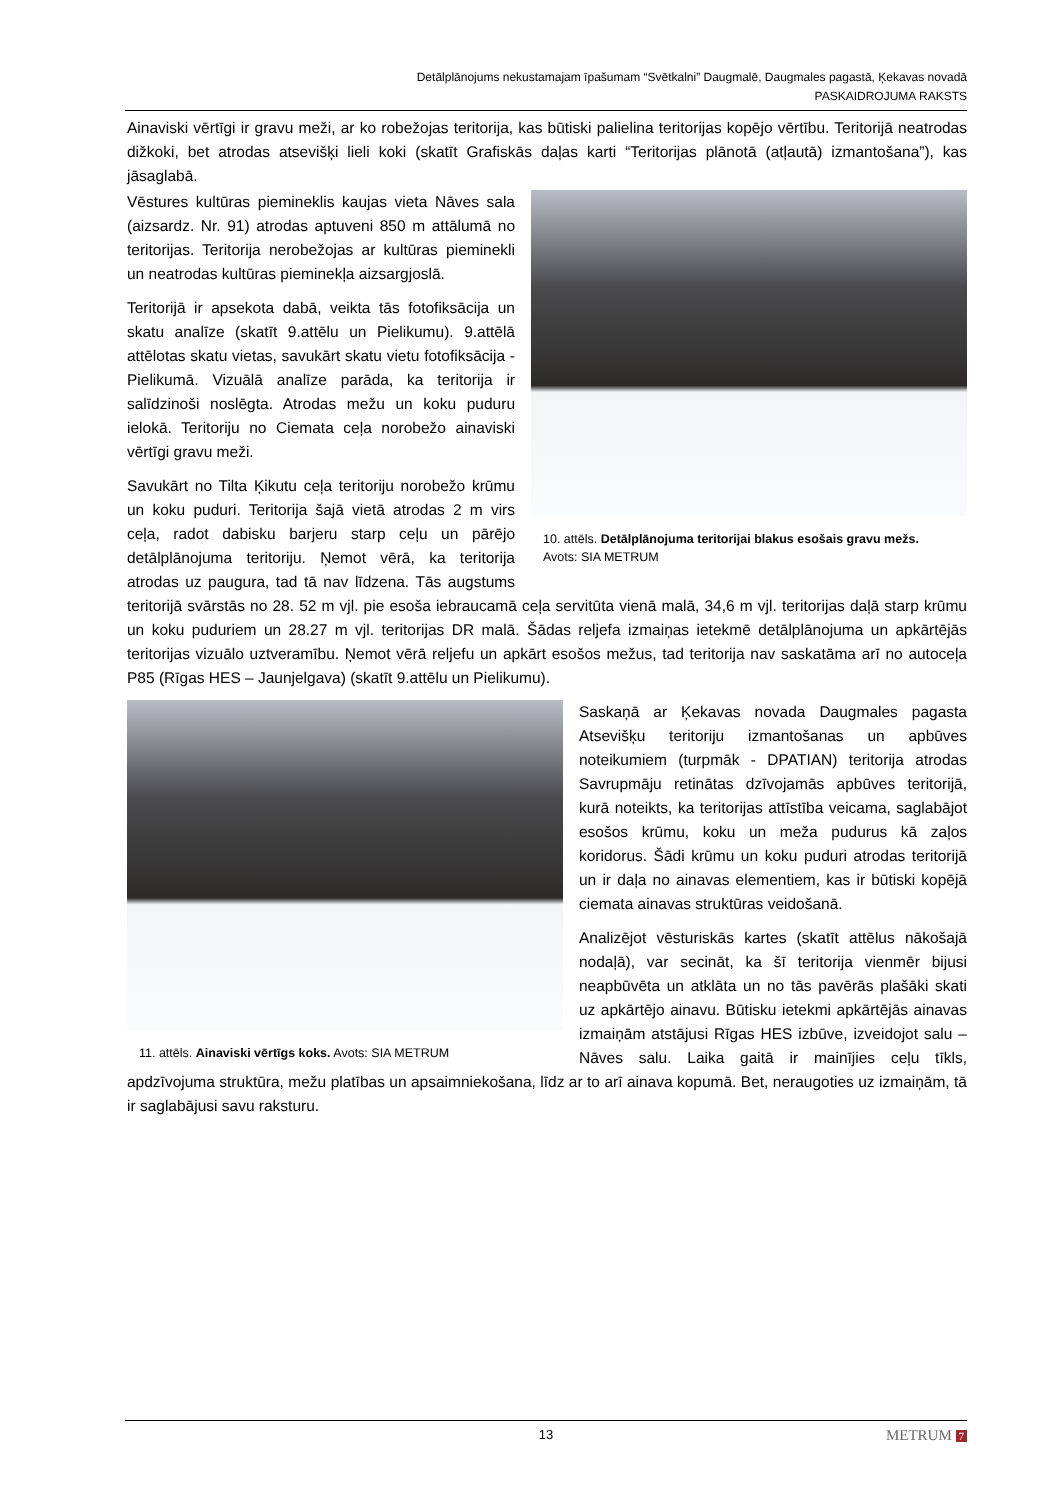Detālplānojums nekustamajam īpašumam “Svētkalni” Daugmalē, Daugmales pagastā, Ķekavas novadā
PASKAIDROJUMA RAKSTS
Ainaviski vērtīgi ir gravu meži, ar ko robežojas teritorija, kas būtiski palielina teritorijas kopējo vērtību. Teritorijā neatrodas dižkoki, bet atrodas atsevišķi lieli koki (skatīt Grafiskās daļas karti “Teritorijas plānotā (atļautā) izmantošana”), kas jāsaglabā.
10. attēls. Detālplānojuma teritorijai blakus esošais gravu mežs. Avots: SIA METRUM
Vēstures kultūras piemineklis kaujas vieta Nāves sala (aizsardz. Nr. 91) atrodas aptuveni 850 m attālumā no teritorijas. Teritorija nerobežojas ar kultūras pieminekli un neatrodas kultūras pieminekļa aizsargjoslā.
Teritorijā ir apsekota dabā, veikta tās fotofiksācija un skatu analīze (skatīt 9.attēlu un Pielikumu). 9.attēlā attēlotas skatu vietas, savukārt skatu vietu fotofiksācija - Pielikumā. Vizuālā analīze parāda, ka teritorija ir salīdzinoši noslēgta. Atrodas mežu un koku puduru ielokā. Teritoriju no Ciemata ceļa norobežo ainaviski vērtīgi gravu meži.
Savukārt no Tilta Ķikutu ceļa teritoriju norobežo krūmu un koku puduri. Teritorija šajā vietā atrodas 2 m virs ceļa, radot dabisku barjeru starp ceļu un pārējo detālplānojuma teritoriju. Ņemot vērā, ka teritorija atrodas uz paugura, tad tā nav līdzena. Tās augstums teritorijā svārstās no 28. 52 m vjl. pie esoša iebraucamā ceļa servitūta vienā malā, 34,6 m vjl. teritorijas daļā starp krūmu un koku puduriem un 28.27 m vjl. teritorijas DR malā. Šādas reljefa izmaiņas ietekmē detālplānojuma un apkārtējās teritorijas vizuālo uztveramību. Ņemot vērā reljefu un apkārt esošos mežus, tad teritorija nav saskatāma arī no autoceļa P85 (Rīgas HES – Jaunjelgava) (skatīt 9.attēlu un Pielikumu).
11. attēls. Ainaviski vērtīgs koks. Avots: SIA METRUM
Saskaņā ar Ķekavas novada Daugmales pagasta Atsevišķu teritoriju izmantošanas un apbūves noteikumiem (turpmāk - DPATIAN) teritorija atrodas Savrupmāju retinātas dzīvojamās apbūves teritorijā, kurā noteikts, ka teritorijas attīstība veicama, saglabājot esošos krūmu, koku un meža pudurus kā zaļos koridorus. Šādi krūmu un koku puduri atrodas teritorijā un ir daļa no ainavas elementiem, kas ir būtiski kopējā ciemata ainavas struktūras veidošanā.
Analizējot vēsturiskās kartes (skatīt attēlus nākošajā nodaļā), var secināt, ka šī teritorija vienmēr bijusi neapbūvēta un atklāta un no tās pavērās plašāki skati uz apkārtējo ainavu. Būtisku ietekmi apkārtējās ainavas izmaiņām atstājusi Rīgas HES izbūve, izveidojot salu – Nāves salu. Laika gaitā ir mainījies ceļu tīkls, apdzīvojuma struktūra, mežu platības un apsaimniekošana, līdz ar to arī ainava kopumā. Bet, neraugoties uz izmaiņām, tā ir saglabājusi savu raksturu.
13 METRUM 7